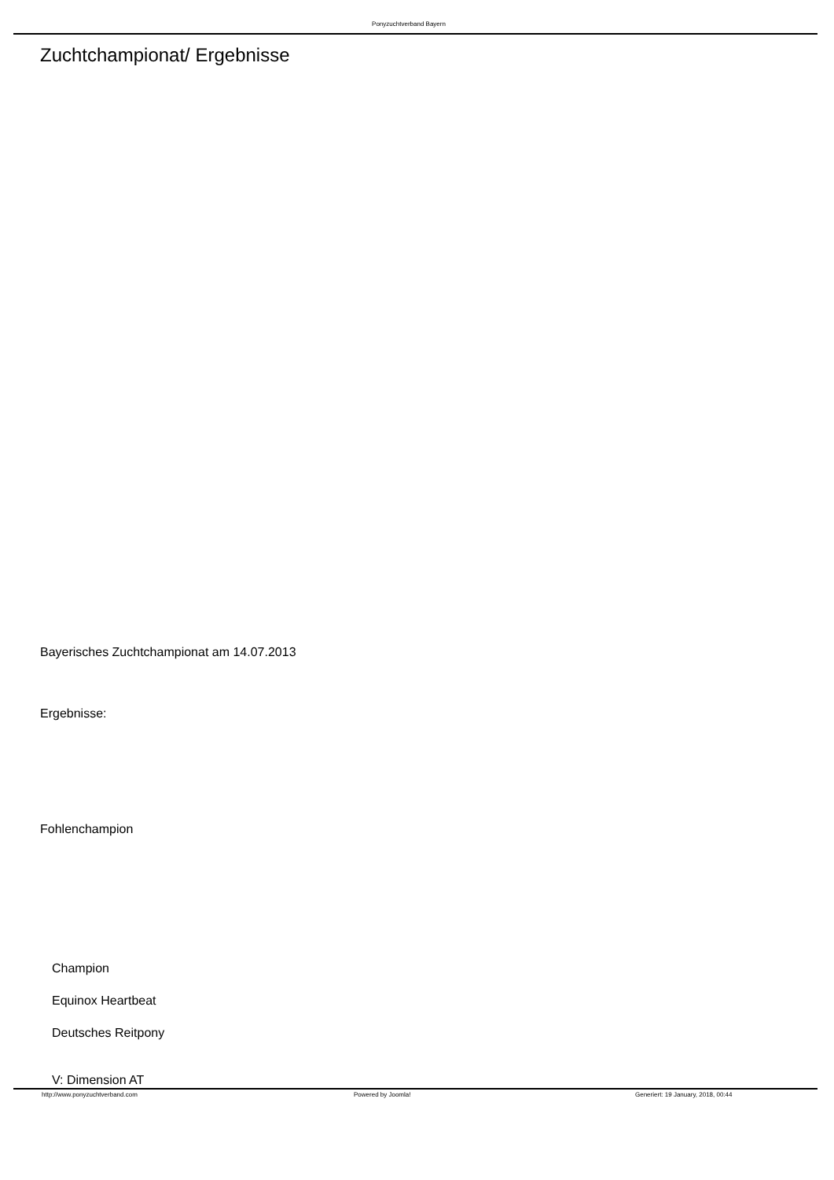Ponyzuchtverband Bayern
Zuchtchampionat/ Ergebnisse
Bayerisches Zuchtchampionat am 14.07.2013
Ergebnisse:
Fohlenchampion
Champion
Equinox Heartbeat
Deutsches Reitpony
V: Dimension AT
http://www.ponyzuchtverband.com
Powered by Joomla!
Generiert: 19 January, 2018, 00:44